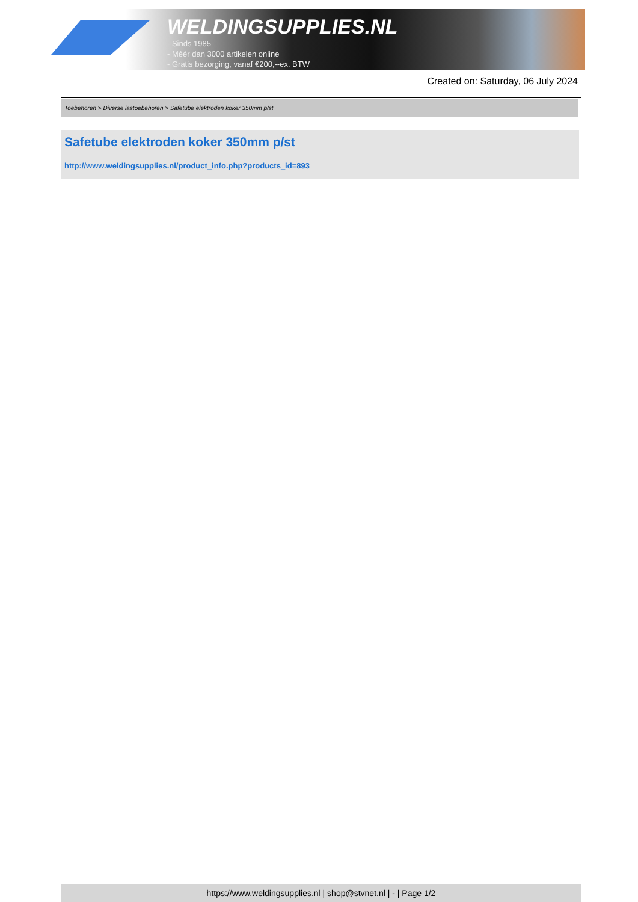WELDINGSUPPLIES.NL
- Sinds 1985
- Méér dan 3000 artikelen online
- Gratis bezorging, vanaf €200,--ex. BTW
Created on: Saturday, 06 July 2024
Toebehoren > Diverse lastoebehoren > Safetube elektroden koker 350mm p/st
Safetube elektroden koker 350mm p/st
http://www.weldingsupplies.nl/product_info.php?products_id=893
https://www.weldingsupplies.nl | shop@stvnet.nl | - | Page 1/2